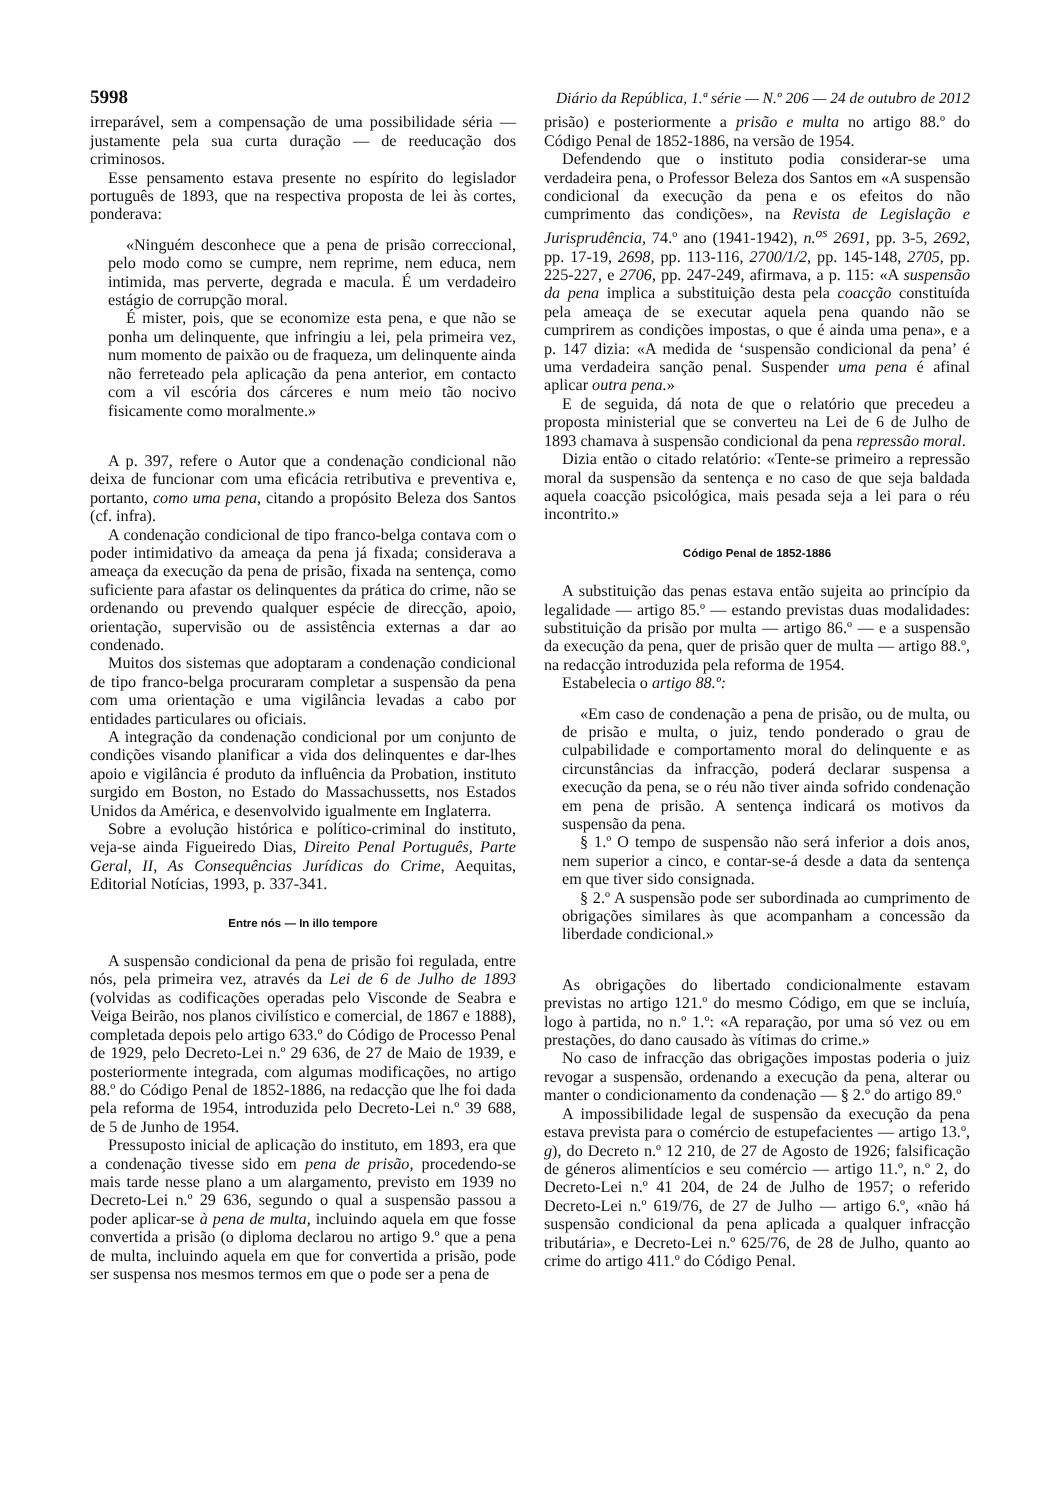5998 Diário da República, 1.ª série — N.º 206 — 24 de outubro de 2012
irreparável, sem a compensação de uma possibilidade séria — justamente pela sua curta duração — de reeducação dos criminosos.
Esse pensamento estava presente no espírito do legislador português de 1893, que na respectiva proposta de lei às cortes, ponderava:
«Ninguém desconhece que a pena de prisão correccional, pelo modo como se cumpre, nem reprime, nem educa, nem intimida, mas perverte, degrada e macula. É um verdadeiro estágio de corrupção moral.
É mister, pois, que se economize esta pena, e que não se ponha um delinquente, que infringiu a lei, pela primeira vez, num momento de paixão ou de fraqueza, um delinquente ainda não ferreteado pela aplicação da pena anterior, em contacto com a vil escória dos cárceres e num meio tão nocivo fisicamente como moralmente.»
A p. 397, refere o Autor que a condenação condicional não deixa de funcionar com uma eficácia retributiva e preventiva e, portanto, como uma pena, citando a propósito Beleza dos Santos (cf. infra).
A condenação condicional de tipo franco-belga contava com o poder intimidativo da ameaça da pena já fixada; considerava a ameaça da execução da pena de prisão, fixada na sentença, como suficiente para afastar os delinquentes da prática do crime, não se ordenando ou prevendo qualquer espécie de direcção, apoio, orientação, supervisão ou de assistência externas a dar ao condenado.
Muitos dos sistemas que adoptaram a condenação condicional de tipo franco-belga procuraram completar a suspensão da pena com uma orientação e uma vigilância levadas a cabo por entidades particulares ou oficiais.
A integração da condenação condicional por um conjunto de condições visando planificar a vida dos delinquentes e dar-lhes apoio e vigilância é produto da influência da Probation, instituto surgido em Boston, no Estado do Massachussetts, nos Estados Unidos da América, e desenvolvido igualmente em Inglaterra.
Sobre a evolução histórica e político-criminal do instituto, veja-se ainda Figueiredo Dias, Direito Penal Português, Parte Geral, II, As Consequências Jurídicas do Crime, Aequitas, Editorial Notícias, 1993, p. 337-341.
Entre nós — In illo tempore
A suspensão condicional da pena de prisão foi regulada, entre nós, pela primeira vez, através da Lei de 6 de Julho de 1893 (volvidas as codificações operadas pelo Visconde de Seabra e Veiga Beirão, nos planos civilístico e comercial, de 1867 e 1888), completada depois pelo artigo 633.º do Código de Processo Penal de 1929, pelo Decreto-Lei n.º 29 636, de 27 de Maio de 1939, e posteriormente integrada, com algumas modificações, no artigo 88.º do Código Penal de 1852-1886, na redacção que lhe foi dada pela reforma de 1954, introduzida pelo Decreto-Lei n.º 39 688, de 5 de Junho de 1954.
Pressuposto inicial de aplicação do instituto, em 1893, era que a condenação tivesse sido em pena de prisão, procedendo-se mais tarde nesse plano a um alargamento, previsto em 1939 no Decreto-Lei n.º 29 636, segundo o qual a suspensão passou a poder aplicar-se à pena de multa, incluindo aquela em que fosse convertida a prisão (o diploma declarou no artigo 9.º que a pena de multa, incluindo aquela em que for convertida a prisão, pode ser suspensa nos mesmos termos em que o pode ser a pena de
prisão) e posteriormente a prisão e multa no artigo 88.º do Código Penal de 1852-1886, na versão de 1954.
Defendendo que o instituto podia considerar-se uma verdadeira pena, o Professor Beleza dos Santos em «A suspensão condicional da execução da pena e os efeitos do não cumprimento das condições», na Revista de Legislação e Jurisprudência, 74.º ano (1941-1942), n.<sup>os</sup> 2691, pp. 3-5, 2692, pp. 17-19, 2698, pp. 113-116, 2700/1/2, pp. 145-148, 2705, pp. 225-227, e 2706, pp. 247-249, afirmava, a p. 115: «A suspensão da pena implica a substituição desta pela coacção constituída pela ameaça de se executar aquela pena quando não se cumprirem as condições impostas, o que é ainda uma pena», e a p. 147 dizia: «A medida de ‘suspensão condicional da pena’ é uma verdadeira sanção penal. Suspender uma pena é afinal aplicar outra pena.»
E de seguida, dá nota de que o relatório que precedeu a proposta ministerial que se converteu na Lei de 6 de Julho de 1893 chamava à suspensão condicional da pena repressão moral.
Dizia então o citado relatório: «Tente-se primeiro a repressão moral da suspensão da sentença e no caso de que seja baldada aquela coacção psicológica, mais pesada seja a lei para o réu incontrito.»
Código Penal de 1852-1886
A substituição das penas estava então sujeita ao princípio da legalidade — artigo 85.º — estando previstas duas modalidades: substituição da prisão por multa — artigo 86.º — e a suspensão da execução da pena, quer de prisão quer de multa — artigo 88.º, na redacção introduzida pela reforma de 1954.
Estabelecia o artigo 88.º:
«Em caso de condenação a pena de prisão, ou de multa, ou de prisão e multa, o juiz, tendo ponderado o grau de culpabilidade e comportamento moral do delinquente e as circunstâncias da infracção, poderá declarar suspensa a execução da pena, se o réu não tiver ainda sofrido condenação em pena de prisão. A sentença indicará os motivos da suspensão da pena.
§ 1.º O tempo de suspensão não será inferior a dois anos, nem superior a cinco, e contar-se-á desde a data da sentença em que tiver sido consignada.
§ 2.º A suspensão pode ser subordinada ao cumprimento de obrigações similares às que acompanham a concessão da liberdade condicional.»
As obrigações do libertado condicionalmente estavam previstas no artigo 121.º do mesmo Código, em que se incluía, logo à partida, no n.º 1.º: «A reparação, por uma só vez ou em prestações, do dano causado às vítimas do crime.»
No caso de infracção das obrigações impostas poderia o juiz revogar a suspensão, ordenando a execução da pena, alterar ou manter o condicionamento da condenação — § 2.º do artigo 89.º
A impossibilidade legal de suspensão da execução da pena estava prevista para o comércio de estupefacientes — artigo 13.º, g), do Decreto n.º 12 210, de 27 de Agosto de 1926; falsificação de géneros alimentícios e seu comércio — artigo 11.º, n.º 2, do Decreto-Lei n.º 41 204, de 24 de Julho de 1957; o referido Decreto-Lei n.º 619/76, de 27 de Julho — artigo 6.º, «não há suspensão condicional da pena aplicada a qualquer infracção tributária», e Decreto-Lei n.º 625/76, de 28 de Julho, quanto ao crime do artigo 411.º do Código Penal.